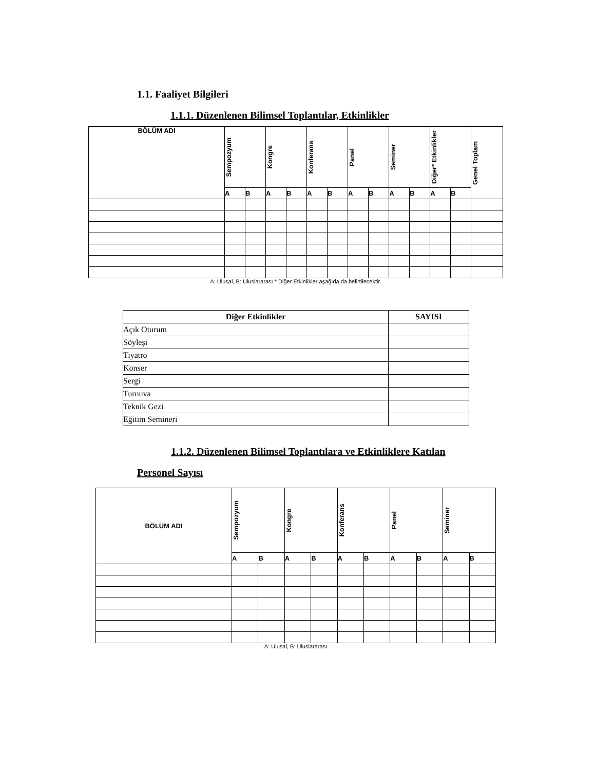1.1. Faaliyet Bilgileri
1.1.1. Düzenlenen Bilimsel Toplantılar, Etkinlikler
| BÖLÜM ADI | Sempozyum | | Kongre | | Konferans | | Panel | | Seminer | | Diğer* Etkinlikler | | Genel Toplam |
| --- | --- | --- | --- | --- | --- | --- | --- | --- | --- | --- | --- | --- | --- |
| | A | B | A | B | A | B | A | B | A | B | A | B | |
A: Ulusal, B: Uluslararası * Diğer Etkinlikler aşağıda da belirtilecektir.
| Diğer Etkinlikler | SAYISI |
| --- | --- |
| Açık Oturum | |
| Söyleşi | |
| Tiyatro | |
| Konser | |
| Sergi | |
| Turnuva | |
| Teknik Gezi | |
| Eğitim Semineri | |
1.1.2. Düzenlenen Bilimsel Toplantılara ve Etkinliklere Katılan
Personel Sayısı
| BÖLÜM ADI | Sempozyum | | Kongre | | Konferans | | Panel | | Seminer | |
| --- | --- | --- | --- | --- | --- | --- | --- | --- | --- | --- |
| | A | B | A | B | A | B | A | B | A | B |
A: Ulusal, B: Uluslararası